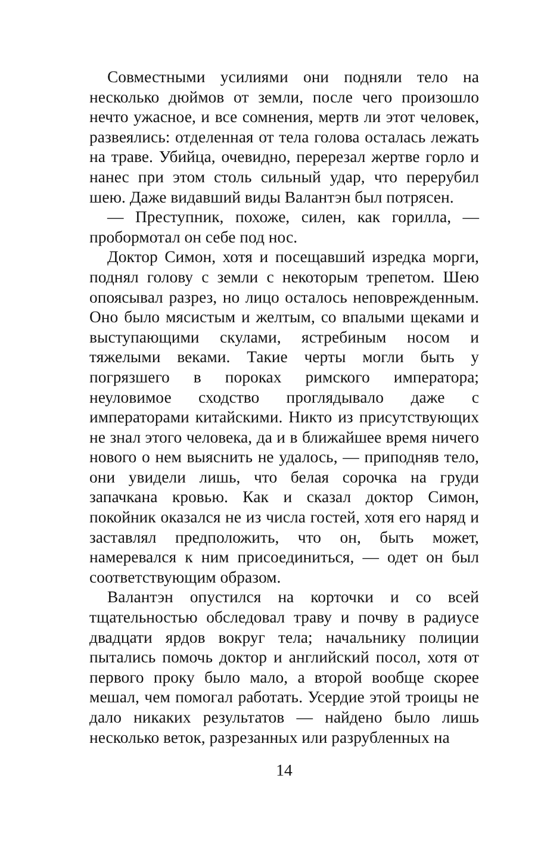Совместными усилиями они подняли тело на несколько дюймов от земли, после чего произошло нечто ужасное, и все сомнения, мертв ли этот человек, развеялись: отделенная от тела голова осталась лежать на траве. Убийца, очевидно, перерезал жертве горло и нанес при этом столь сильный удар, что перерубил шею. Даже видавший виды Валантэн был потрясен.
— Преступник, похоже, силен, как горилла, — пробормотал он себе под нос.
Доктор Симон, хотя и посещавший изредка морги, поднял голову с земли с некоторым трепетом. Шею опоясывал разрез, но лицо осталось неповрежденным. Оно было мясистым и желтым, со впалыми щеками и выступающими скулами, ястребиным носом и тяжелыми веками. Такие черты могли быть у погрязшего в пороках римского императора; неуловимое сходство проглядывало даже с императорами китайскими. Никто из присутствующих не знал этого человека, да и в ближайшее время ничего нового о нем выяснить не удалось, — приподняв тело, они увидели лишь, что белая сорочка на груди запачкана кровью. Как и сказал доктор Симон, покойник оказался не из числа гостей, хотя его наряд и заставлял предположить, что он, быть может, намеревался к ним присоединиться, — одет он был соответствующим образом.
Валантэн опустился на корточки и со всей тщательностью обследовал траву и почву в радиусе двадцати ярдов вокруг тела; начальнику полиции пытались помочь доктор и английский посол, хотя от первого проку было мало, а второй вообще скорее мешал, чем помогал работать. Усердие этой троицы не дало никаких результатов — найдено было лишь несколько веток, разрезанных или разрубленных на
14